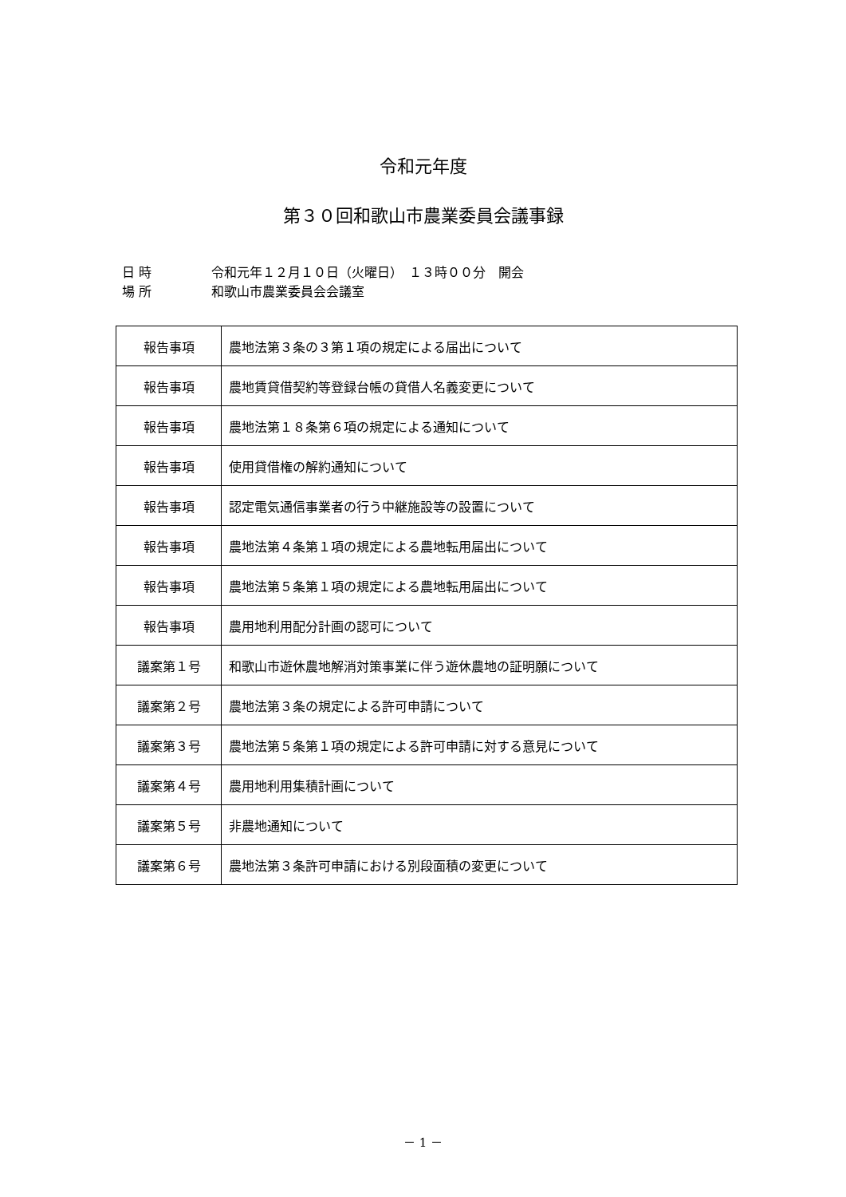令和元年度
第３０回和歌山市農業委員会議事録
日 時 令和元年１２月１０日（火曜日）　１３時００分　開会
場 所 和歌山市農業委員会会議室
| 報告事項 | 農地法第３条の３第１項の規定による届出について |
| 報告事項 | 農地賃貸借契約等登録台帳の貸借人名義変更について |
| 報告事項 | 農地法第１８条第６項の規定による通知について |
| 報告事項 | 使用貸借権の解約通知について |
| 報告事項 | 認定電気通信事業者の行う中継施設等の設置について |
| 報告事項 | 農地法第４条第１項の規定による農地転用届出について |
| 報告事項 | 農地法第５条第１項の規定による農地転用届出について |
| 報告事項 | 農用地利用配分計画の認可について |
| 議案第１号 | 和歌山市遊休農地解消対策事業に伴う遊休農地の証明願について |
| 議案第２号 | 農地法第３条の規定による許可申請について |
| 議案第３号 | 農地法第５条第１項の規定による許可申請に対する意見について |
| 議案第４号 | 農用地利用集積計画について |
| 議案第５号 | 非農地通知について |
| 議案第６号 | 農地法第３条許可申請における別段面積の変更について |
－ 1 －